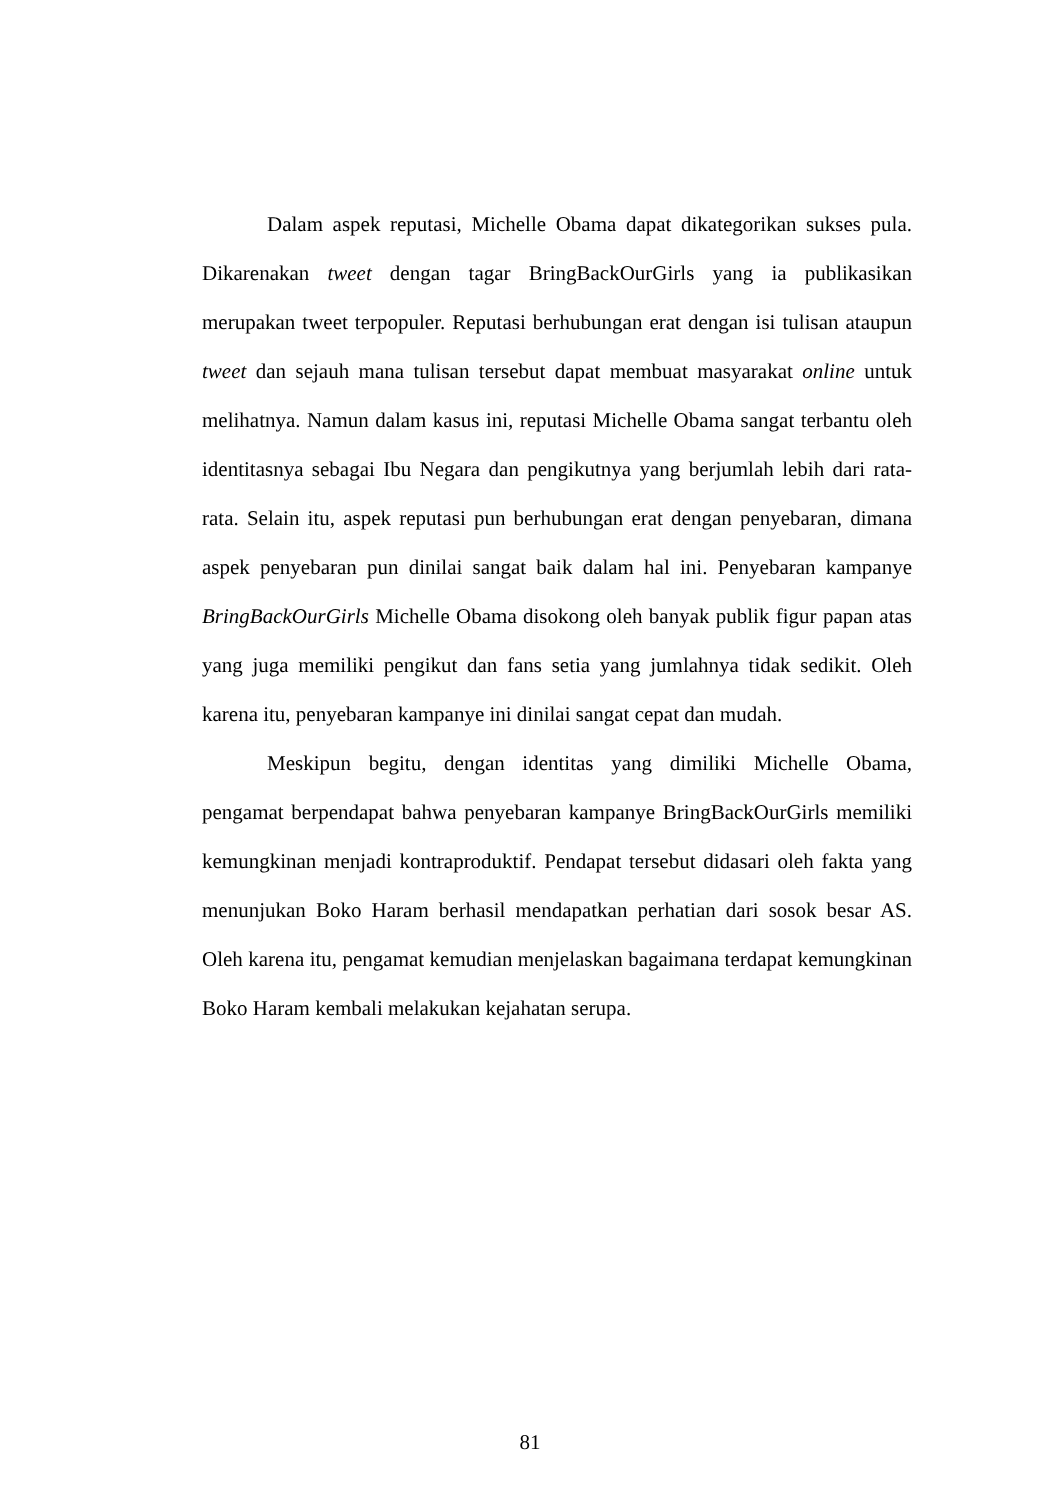Dalam aspek reputasi, Michelle Obama dapat dikategorikan sukses pula. Dikarenakan tweet dengan tagar BringBackOurGirls yang ia publikasikan merupakan tweet terpopuler. Reputasi berhubungan erat dengan isi tulisan ataupun tweet dan sejauh mana tulisan tersebut dapat membuat masyarakat online untuk melihatnya. Namun dalam kasus ini, reputasi Michelle Obama sangat terbantu oleh identitasnya sebagai Ibu Negara dan pengikutnya yang berjumlah lebih dari rata-rata. Selain itu, aspek reputasi pun berhubungan erat dengan penyebaran, dimana aspek penyebaran pun dinilai sangat baik dalam hal ini. Penyebaran kampanye BringBackOurGirls Michelle Obama disokong oleh banyak publik figur papan atas yang juga memiliki pengikut dan fans setia yang jumlahnya tidak sedikit. Oleh karena itu, penyebaran kampanye ini dinilai sangat cepat dan mudah.
Meskipun begitu, dengan identitas yang dimiliki Michelle Obama, pengamat berpendapat bahwa penyebaran kampanye BringBackOurGirls memiliki kemungkinan menjadi kontraproduktif. Pendapat tersebut didasari oleh fakta yang menunjukan Boko Haram berhasil mendapatkan perhatian dari sosok besar AS. Oleh karena itu, pengamat kemudian menjelaskan bagaimana terdapat kemungkinan Boko Haram kembali melakukan kejahatan serupa.
81